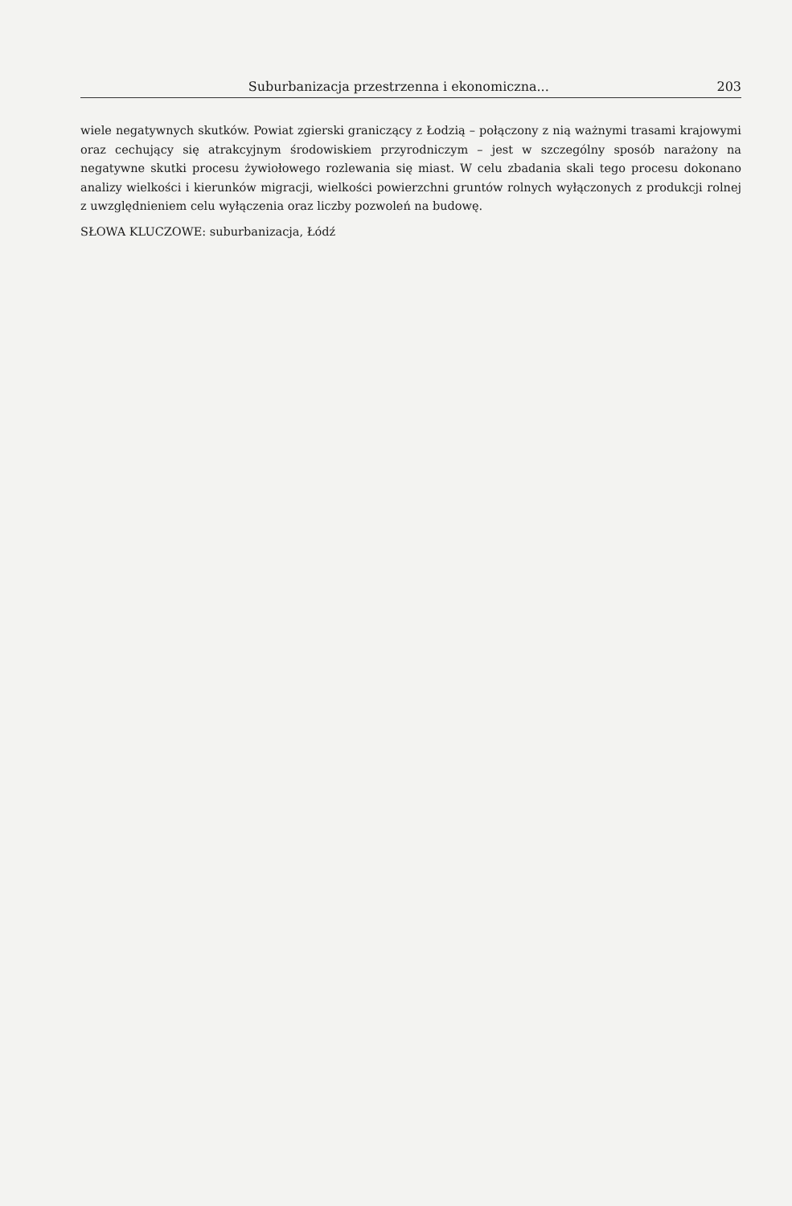Suburbanizacja przestrzenna i ekonomiczna... 203
wiele negatywnych skutków. Powiat zgierski graniczący z Łodzią – połączony z nią ważnymi trasami krajowymi oraz cechujący się atrakcyjnym środowiskiem przyrodniczym – jest w szczególny sposób narażony na negatywne skutki procesu żywiołowego rozlewania się miast. W celu zbadania skali tego procesu dokonano analizy wielkości i kierunków migracji, wielkości powierzchni gruntów rolnych wyłączonych z produkcji rolnej z uwzględnieniem celu wyłączenia oraz liczby pozwoleń na budowę.
SŁOWA KLUCZOWE: suburbanizacja, Łódź